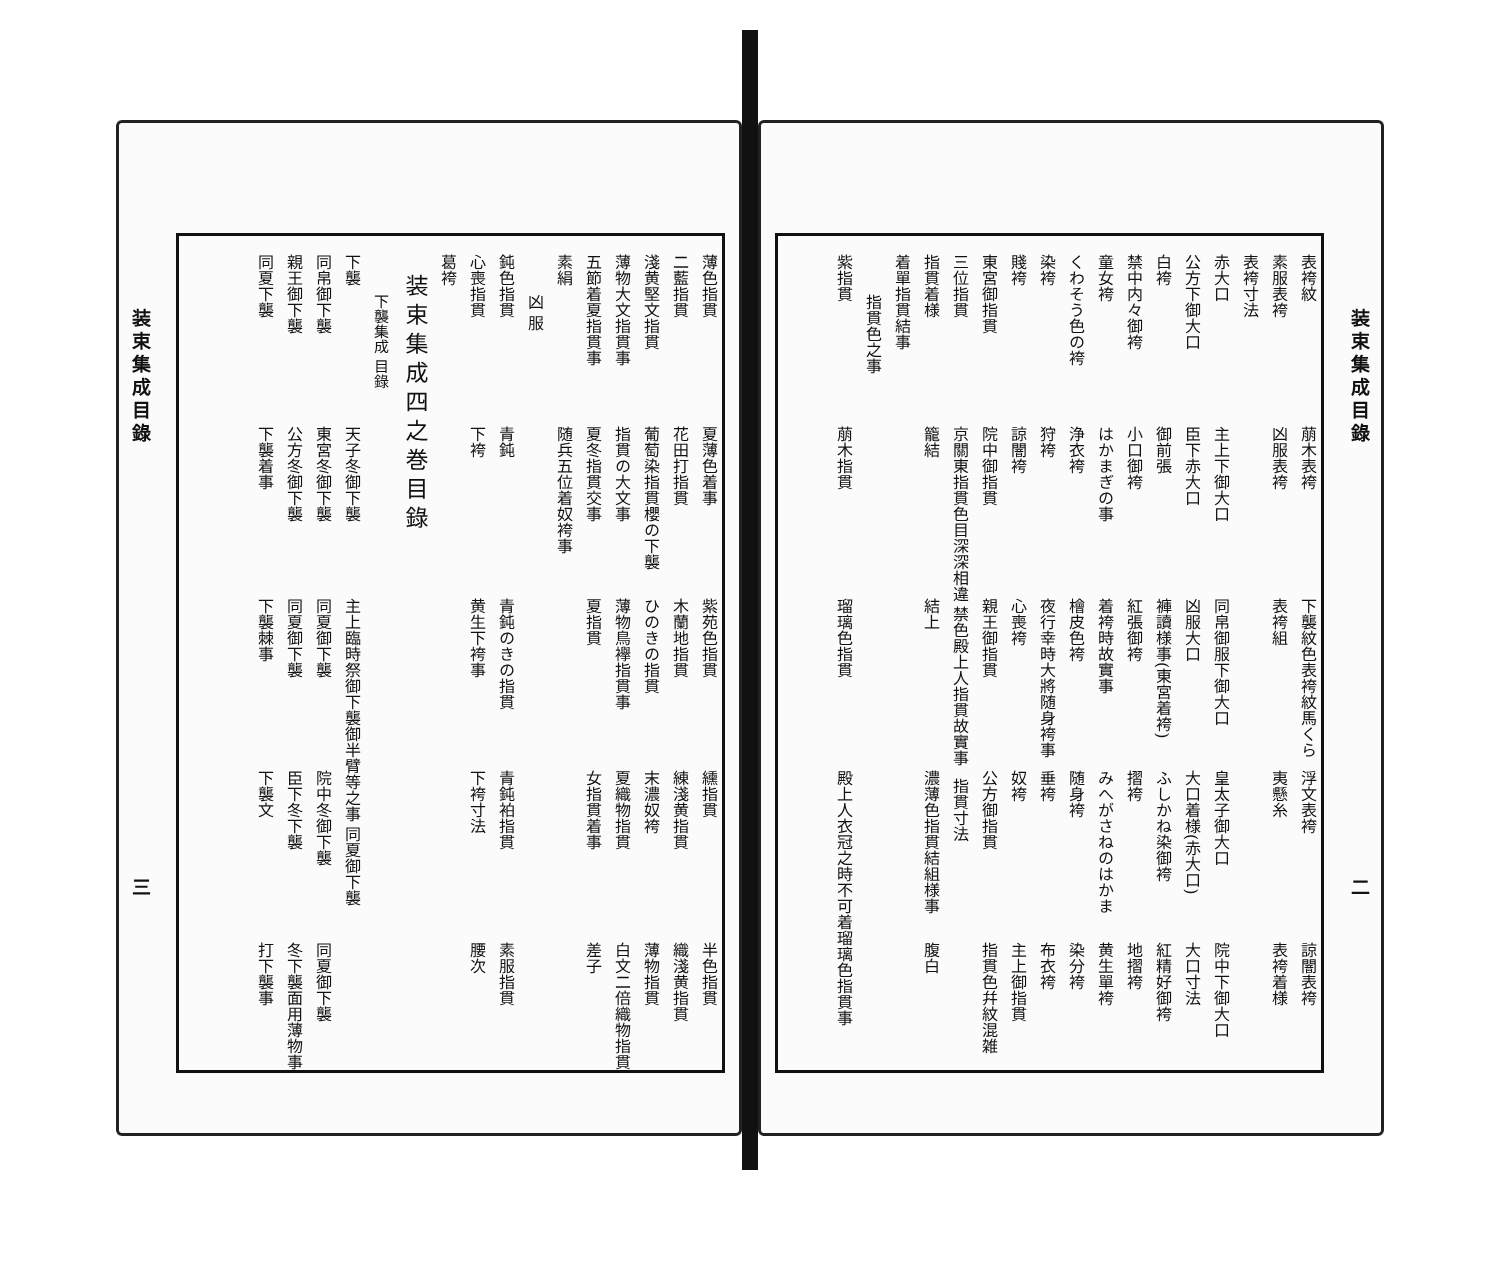装束集成目錄 二
表袴紋 萠木表袴 下襲紋色表袴紋馬くら 浮文表袴 諒闇表袴
素服表袴 凶服表袴 表袴組 夷懸糸 表袴着様
表袴寸法
赤大口 主上下御大口 同帛御服下御大口 皇太子御大口 院中下御大口
公方下御大口 臣下赤大口 凶服大口 大口着様(赤大口) 大口寸法
白袴 御前張 褲讀様事(東宮着袴) ふしかね染御袴 紅精好御袴
禁中内々御袴 小口御袴 紅張御袴 摺袴 地摺袴
童女袴 はかまぎの事 着袴時故實事 みへがさねのはかま 黄生單袴
くわそう色の袴 浄衣袴 檜皮色袴 随身袴 染分袴
染袴 狩袴 夜行幸時大將随身袴事 垂袴 布衣袴
賤袴 諒闇袴 心喪袴 奴袴 主上御指貫
東宮御指貫 院中御指貫 親王御指貫 公方御指貫 指貫色幷紋混雑
三位指貫 京關東指貫色目深深相違 禁色殿上人指貫故實事 指貫寸法
指貫着様 籠結 結上 濃薄色指貫結組様事 腹白
着單指貫結事
指貫色之事
紫指貫 萠木指貫 瑠璃色指貫 殿上人衣冠之時不可着瑠璃色指貫事
薄色指貫 夏薄色着事 紫苑色指貫 纁指貫 半色指貫
二藍指貫 花田打指貫 木蘭地指貫 練淺黄指貫 織淺黄指貫
淺黄堅文指貫 葡萄染指貫櫻の下襲 ひのきの指貫 末濃奴袴 薄物指貫
薄物大文指貫事 指貫の大文事 薄物鳥襷指貫事 夏織物指貫 白文二倍織物指貫
五節着夏指貫事 夏冬指貫交事 夏指貫 女指貫着事 差子
素絹 随兵五位着奴袴事
凶 服
鈍色指貫 青鈍 青鈍のきの指貫 青鈍袙指貫 素服指貫
心喪指貫 下袴 黄生下袴事 下袴寸法 腰次
葛袴
装束集成四之巻目錄
下襲集成 目錄
下襲 天子冬御下襲 主上臨時祭御下襲御半臂等之事 同夏御下襲
同帛御下襲 東宮冬御下襲 同夏御下襲 院中冬御下襲 同夏御下襲
親王御下襲 公方冬御下襲 同夏御下襲 臣下冬下襲 冬下襲面用薄物事
同夏下襲 下襲着事 下襲棘事 下襲文 打下襲事
装束集成目錄 三